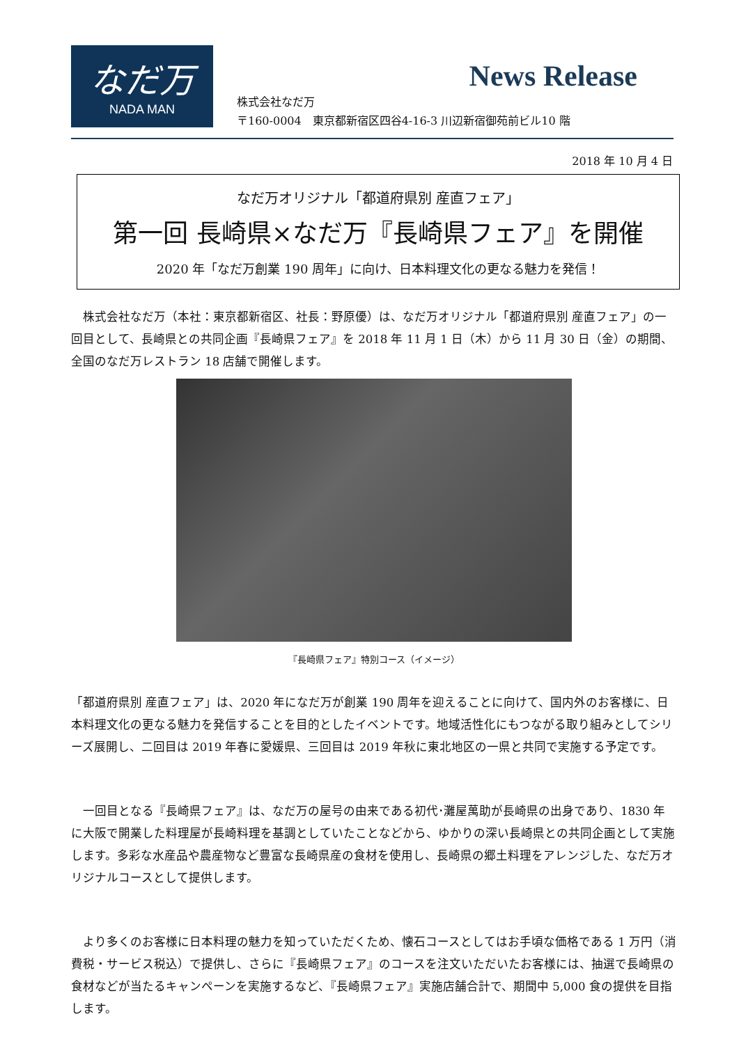なだ万
NADA MAN
News Release
株式会社なだ万
〒160-0004　東京都新宿区四谷4-16-3 川辺新宿御苑前ビル10 階
2018 年 10 月 4 日
なだ万オリジナル「都道府県別 産直フェア」
第一回 長崎県×なだ万『長崎県フェア』を開催
2020 年「なだ万創業 190 周年」に向け、日本料理文化の更なる魅力を発信！
　株式会社なだ万（本社：東京都新宿区、社長：野原優）は、なだ万オリジナル「都道府県別 産直フェア」の一回目として、長崎県との共同企画『長崎県フェア』を 2018 年 11 月 1 日（木）から 11 月 30 日（金）の期間、全国のなだ万レストラン 18 店舗で開催します。
『長崎県フェア』特別コース（イメージ）
「都道府県別 産直フェア」は、2020 年になだ万が創業 190 周年を迎えることに向けて、国内外のお客様に、日本料理文化の更なる魅力を発信することを目的としたイベントです。地域活性化にもつながる取り組みとしてシリーズ展開し、二回目は 2019 年春に愛媛県、三回目は 2019 年秋に東北地区の一県と共同で実施する予定です。
　一回目となる『長崎県フェア』は、なだ万の屋号の由来である初代･灘屋萬助が長崎県の出身であり、1830 年に大阪で開業した料理屋が長崎料理を基調としていたことなどから、ゆかりの深い長崎県との共同企画として実施します。多彩な水産品や農産物など豊富な長崎県産の食材を使用し、長崎県の郷土料理をアレンジした、なだ万オリジナルコースとして提供します。
　より多くのお客様に日本料理の魅力を知っていただくため、懐石コースとしてはお手頃な価格である 1 万円（消費税・サービス税込）で提供し、さらに『長崎県フェア』のコースを注文いただいたお客様には、抽選で長崎県の食材などが当たるキャンペーンを実施するなど、『長崎県フェア』実施店舗合計で、期間中 5,000 食の提供を目指します。